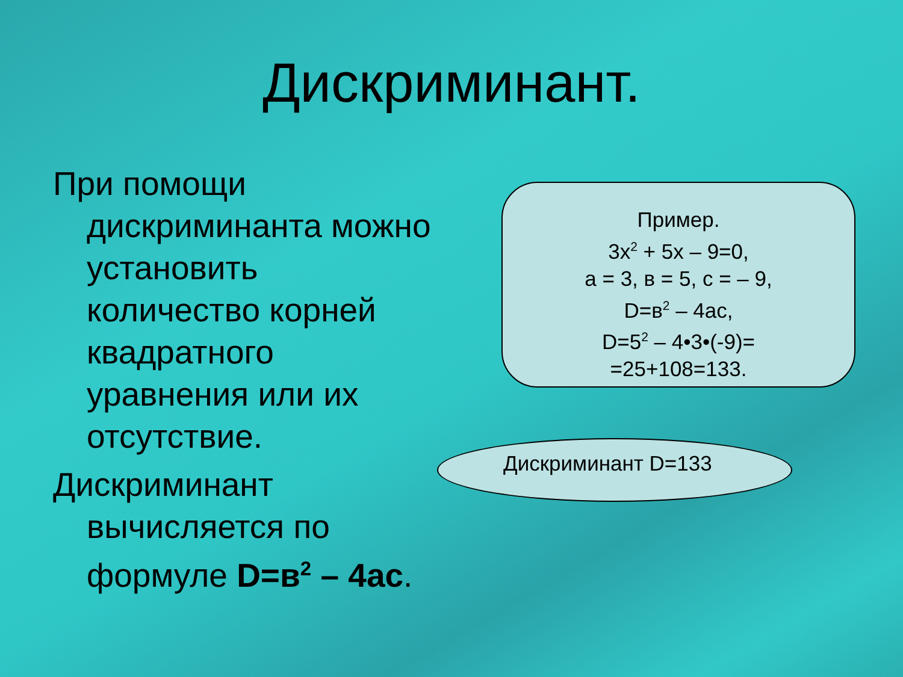Дискриминант.
При помощи дискриминанта можно установить количество корней квадратного уравнения или их отсутствие.
Дискриминант вычисляется по формуле D=в<sup>2</sup> – 4ас.
Пример.
3х<sup>2</sup> + 5х – 9=0,
а = 3, в = 5, с = – 9,
D=в<sup>2</sup> – 4ас,
D=5<sup>2</sup> – 4•3•(-9)=
=25+108=133.
Дискриминант D=133